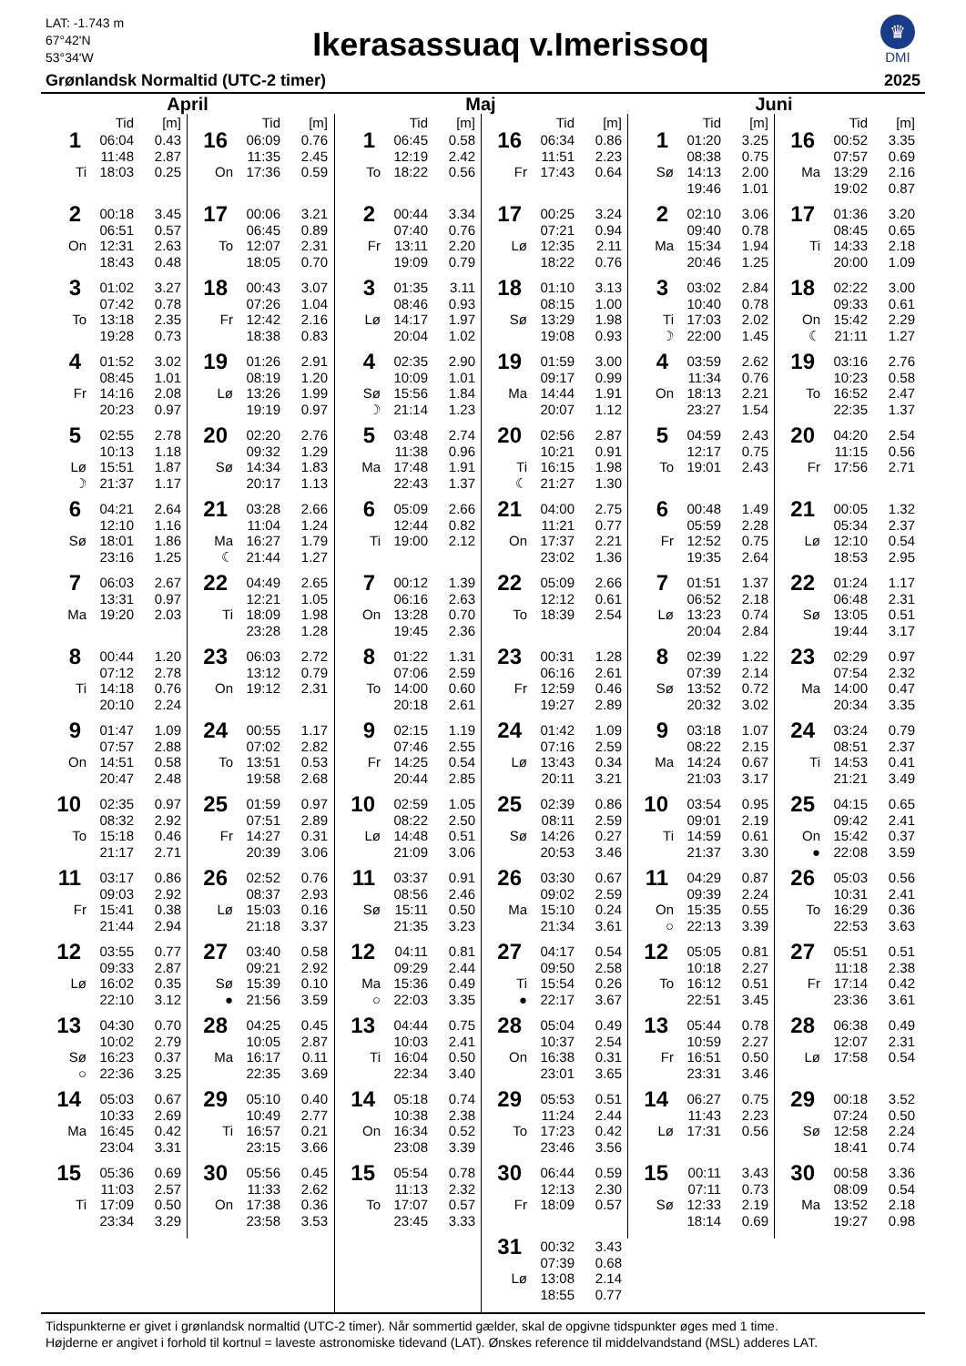LAT: -1.743 m
67°42'N
53°34'W
Ikerasassuaq v.Imerissoq
♛
DMI
Grønlandsk Normaltid (UTC-2 timer) 2025
April
| | Tid | [m] |
| --- | --- | --- |
| 1 | 06:04 | 0.43 |
| | 11:48 | 2.87 |
| Ti | 18:03 | 0.25 |
| 2 | 00:18 | 3.45 |
| | 06:51 | 0.57 |
| On | 12:31 | 2.63 |
| | 18:43 | 0.48 |
| 3 | 01:02 | 3.27 |
| | 07:42 | 0.78 |
| To | 13:18 | 2.35 |
| | 19:28 | 0.73 |
| 4 | 01:52 | 3.02 |
| | 08:45 | 1.01 |
| Fr | 14:16 | 2.08 |
| | 20:23 | 0.97 |
| 5 | 02:55 | 2.78 |
| | 10:13 | 1.18 |
| Lø | 15:51 | 1.87 |
| ☽ | 21:37 | 1.17 |
| 6 | 04:21 | 2.64 |
| | 12:10 | 1.16 |
| Sø | 18:01 | 1.86 |
| | 23:16 | 1.25 |
| 7 | 06:03 | 2.67 |
| | 13:31 | 0.97 |
| Ma | 19:20 | 2.03 |
| 8 | 00:44 | 1.20 |
| | 07:12 | 2.78 |
| Ti | 14:18 | 0.76 |
| | 20:10 | 2.24 |
| 9 | 01:47 | 1.09 |
| | 07:57 | 2.88 |
| On | 14:51 | 0.58 |
| | 20:47 | 2.48 |
| 10 | 02:35 | 0.97 |
| | 08:32 | 2.92 |
| To | 15:18 | 0.46 |
| | 21:17 | 2.71 |
| 11 | 03:17 | 0.86 |
| | 09:03 | 2.92 |
| Fr | 15:41 | 0.38 |
| | 21:44 | 2.94 |
| 12 | 03:55 | 0.77 |
| | 09:33 | 2.87 |
| Lø | 16:02 | 0.35 |
| | 22:10 | 3.12 |
| 13 | 04:30 | 0.70 |
| | 10:02 | 2.79 |
| Sø | 16:23 | 0.37 |
| ○ | 22:36 | 3.25 |
| 14 | 05:03 | 0.67 |
| | 10:33 | 2.69 |
| Ma | 16:45 | 0.42 |
| | 23:04 | 3.31 |
| 15 | 05:36 | 0.69 |
| | 11:03 | 2.57 |
| Ti | 17:09 | 0.50 |
| | 23:34 | 3.29 |
| | Tid | [m] |
| --- | --- | --- |
| 16 | 06:09 | 0.76 |
| | 11:35 | 2.45 |
| On | 17:36 | 0.59 |
| 17 | 00:06 | 3.21 |
| | 06:45 | 0.89 |
| To | 12:07 | 2.31 |
| | 18:05 | 0.70 |
| 18 | 00:43 | 3.07 |
| | 07:26 | 1.04 |
| Fr | 12:42 | 2.16 |
| | 18:38 | 0.83 |
| 19 | 01:26 | 2.91 |
| | 08:19 | 1.20 |
| Lø | 13:26 | 1.99 |
| | 19:19 | 0.97 |
| 20 | 02:20 | 2.76 |
| | 09:32 | 1.29 |
| Sø | 14:34 | 1.83 |
| | 20:17 | 1.13 |
| 21 | 03:28 | 2.66 |
| | 11:04 | 1.24 |
| Ma | 16:27 | 1.79 |
| ☾ | 21:44 | 1.27 |
| 22 | 04:49 | 2.65 |
| | 12:21 | 1.05 |
| Ti | 18:09 | 1.98 |
| | 23:28 | 1.28 |
| 23 | 06:03 | 2.72 |
| | 13:12 | 0.79 |
| On | 19:12 | 2.31 |
| 24 | 00:55 | 1.17 |
| | 07:02 | 2.82 |
| To | 13:51 | 0.53 |
| | 19:58 | 2.68 |
| 25 | 01:59 | 0.97 |
| | 07:51 | 2.89 |
| Fr | 14:27 | 0.31 |
| | 20:39 | 3.06 |
| 26 | 02:52 | 0.76 |
| | 08:37 | 2.93 |
| Lø | 15:03 | 0.16 |
| | 21:18 | 3.37 |
| 27 | 03:40 | 0.58 |
| | 09:21 | 2.92 |
| Sø | 15:39 | 0.10 |
| ● | 21:56 | 3.59 |
| 28 | 04:25 | 0.45 |
| | 10:05 | 2.87 |
| Ma | 16:17 | 0.11 |
| | 22:35 | 3.69 |
| 29 | 05:10 | 0.40 |
| | 10:49 | 2.77 |
| Ti | 16:57 | 0.21 |
| | 23:15 | 3.66 |
| 30 | 05:56 | 0.45 |
| | 11:33 | 2.62 |
| On | 17:38 | 0.36 |
| | 23:58 | 3.53 |
Maj
| | Tid | [m] |
| --- | --- | --- |
| 1 | 06:45 | 0.58 |
| | 12:19 | 2.42 |
| To | 18:22 | 0.56 |
| 2 | 00:44 | 3.34 |
| | 07:40 | 0.76 |
| Fr | 13:11 | 2.20 |
| | 19:09 | 0.79 |
| 3 | 01:35 | 3.11 |
| | 08:46 | 0.93 |
| Lø | 14:17 | 1.97 |
| | 20:04 | 1.02 |
| 4 | 02:35 | 2.90 |
| | 10:09 | 1.01 |
| Sø | 15:56 | 1.84 |
| ☽ | 21:14 | 1.23 |
| 5 | 03:48 | 2.74 |
| | 11:38 | 0.96 |
| Ma | 17:48 | 1.91 |
| | 22:43 | 1.37 |
| 6 | 05:09 | 2.66 |
| | 12:44 | 0.82 |
| Ti | 19:00 | 2.12 |
| 7 | 00:12 | 1.39 |
| | 06:16 | 2.63 |
| On | 13:28 | 0.70 |
| | 19:45 | 2.36 |
| 8 | 01:22 | 1.31 |
| | 07:06 | 2.59 |
| To | 14:00 | 0.60 |
| | 20:18 | 2.61 |
| 9 | 02:15 | 1.19 |
| | 07:46 | 2.55 |
| Fr | 14:25 | 0.54 |
| | 20:44 | 2.85 |
| 10 | 02:59 | 1.05 |
| | 08:22 | 2.50 |
| Lø | 14:48 | 0.51 |
| | 21:09 | 3.06 |
| 11 | 03:37 | 0.91 |
| | 08:56 | 2.46 |
| Sø | 15:11 | 0.50 |
| | 21:35 | 3.23 |
| 12 | 04:11 | 0.81 |
| | 09:29 | 2.44 |
| Ma | 15:36 | 0.49 |
| ○ | 22:03 | 3.35 |
| 13 | 04:44 | 0.75 |
| | 10:03 | 2.41 |
| Ti | 16:04 | 0.50 |
| | 22:34 | 3.40 |
| 14 | 05:18 | 0.74 |
| | 10:38 | 2.38 |
| On | 16:34 | 0.52 |
| | 23:08 | 3.39 |
| 15 | 05:54 | 0.78 |
| | 11:13 | 2.32 |
| To | 17:07 | 0.57 |
| | 23:45 | 3.33 |
| | Tid | [m] |
| --- | --- | --- |
| 16 | 06:34 | 0.86 |
| | 11:51 | 2.23 |
| Fr | 17:43 | 0.64 |
| 17 | 00:25 | 3.24 |
| | 07:21 | 0.94 |
| Lø | 12:35 | 2.11 |
| | 18:22 | 0.76 |
| 18 | 01:10 | 3.13 |
| | 08:15 | 1.00 |
| Sø | 13:29 | 1.98 |
| | 19:08 | 0.93 |
| 19 | 01:59 | 3.00 |
| | 09:17 | 0.99 |
| Ma | 14:44 | 1.91 |
| | 20:07 | 1.12 |
| 20 | 02:56 | 2.87 |
| | 10:21 | 0.91 |
| Ti | 16:15 | 1.98 |
| ☾ | 21:27 | 1.30 |
| 21 | 04:00 | 2.75 |
| | 11:21 | 0.77 |
| On | 17:37 | 2.21 |
| | 23:02 | 1.36 |
| 22 | 05:09 | 2.66 |
| | 12:12 | 0.61 |
| To | 18:39 | 2.54 |
| 23 | 00:31 | 1.28 |
| | 06:16 | 2.61 |
| Fr | 12:59 | 0.46 |
| | 19:27 | 2.89 |
| 24 | 01:42 | 1.09 |
| | 07:16 | 2.59 |
| Lø | 13:43 | 0.34 |
| | 20:11 | 3.21 |
| 25 | 02:39 | 0.86 |
| | 08:11 | 2.59 |
| Sø | 14:26 | 0.27 |
| | 20:53 | 3.46 |
| 26 | 03:30 | 0.67 |
| | 09:02 | 2.59 |
| Ma | 15:10 | 0.24 |
| | 21:34 | 3.61 |
| 27 | 04:17 | 0.54 |
| | 09:50 | 2.58 |
| Ti | 15:54 | 0.26 |
| ● | 22:17 | 3.67 |
| 28 | 05:04 | 0.49 |
| | 10:37 | 2.54 |
| On | 16:38 | 0.31 |
| | 23:01 | 3.65 |
| 29 | 05:53 | 0.51 |
| | 11:24 | 2.44 |
| To | 17:23 | 0.42 |
| | 23:46 | 3.56 |
| 30 | 06:44 | 0.59 |
| | 12:13 | 2.30 |
| Fr | 18:09 | 0.57 |
| 31 | 00:32 | 3.43 |
| | 07:39 | 0.68 |
| Lø | 13:08 | 2.14 |
| | 18:55 | 0.77 |
Juni
| | Tid | [m] |
| --- | --- | --- |
| 1 | 01:20 | 3.25 |
| | 08:38 | 0.75 |
| Sø | 14:13 | 2.00 |
| | 19:46 | 1.01 |
| 2 | 02:10 | 3.06 |
| | 09:40 | 0.78 |
| Ma | 15:34 | 1.94 |
| | 20:46 | 1.25 |
| 3 | 03:02 | 2.84 |
| | 10:40 | 0.78 |
| Ti | 17:03 | 2.02 |
| ☽ | 22:00 | 1.45 |
| 4 | 03:59 | 2.62 |
| | 11:34 | 0.76 |
| On | 18:13 | 2.21 |
| | 23:27 | 1.54 |
| 5 | 04:59 | 2.43 |
| | 12:17 | 0.75 |
| To | 19:01 | 2.43 |
| 6 | 00:48 | 1.49 |
| | 05:59 | 2.28 |
| Fr | 12:52 | 0.75 |
| | 19:35 | 2.64 |
| 7 | 01:51 | 1.37 |
| | 06:52 | 2.18 |
| Lø | 13:23 | 0.74 |
| | 20:04 | 2.84 |
| 8 | 02:39 | 1.22 |
| | 07:39 | 2.14 |
| Sø | 13:52 | 0.72 |
| | 20:32 | 3.02 |
| 9 | 03:18 | 1.07 |
| | 08:22 | 2.15 |
| Ma | 14:24 | 0.67 |
| | 21:03 | 3.17 |
| 10 | 03:54 | 0.95 |
| | 09:01 | 2.19 |
| Ti | 14:59 | 0.61 |
| | 21:37 | 3.30 |
| 11 | 04:29 | 0.87 |
| | 09:39 | 2.24 |
| On | 15:35 | 0.55 |
| ○ | 22:13 | 3.39 |
| 12 | 05:05 | 0.81 |
| | 10:18 | 2.27 |
| To | 16:12 | 0.51 |
| | 22:51 | 3.45 |
| 13 | 05:44 | 0.78 |
| | 10:59 | 2.27 |
| Fr | 16:51 | 0.50 |
| | 23:31 | 3.46 |
| 14 | 06:27 | 0.75 |
| | 11:43 | 2.23 |
| Lø | 17:31 | 0.56 |
| 15 | 00:11 | 3.43 |
| | 07:11 | 0.73 |
| Sø | 12:33 | 2.19 |
| | 18:14 | 0.69 |
| | Tid | [m] |
| --- | --- | --- |
| 16 | 00:52 | 3.35 |
| | 07:57 | 0.69 |
| Ma | 13:29 | 2.16 |
| | 19:02 | 0.87 |
| 17 | 01:36 | 3.20 |
| | 08:45 | 0.65 |
| Ti | 14:33 | 2.18 |
| | 20:00 | 1.09 |
| 18 | 02:22 | 3.00 |
| | 09:33 | 0.61 |
| On | 15:42 | 2.29 |
| ☾ | 21:11 | 1.27 |
| 19 | 03:16 | 2.76 |
| | 10:23 | 0.58 |
| To | 16:52 | 2.47 |
| | 22:35 | 1.37 |
| 20 | 04:20 | 2.54 |
| | 11:15 | 0.56 |
| Fr | 17:56 | 2.71 |
| 21 | 00:05 | 1.32 |
| | 05:34 | 2.37 |
| Lø | 12:10 | 0.54 |
| | 18:53 | 2.95 |
| 22 | 01:24 | 1.17 |
| | 06:48 | 2.31 |
| Sø | 13:05 | 0.51 |
| | 19:44 | 3.17 |
| 23 | 02:29 | 0.97 |
| | 07:54 | 2.32 |
| Ma | 14:00 | 0.47 |
| | 20:34 | 3.35 |
| 24 | 03:24 | 0.79 |
| | 08:51 | 2.37 |
| Ti | 14:53 | 0.41 |
| | 21:21 | 3.49 |
| 25 | 04:15 | 0.65 |
| | 09:42 | 2.41 |
| On | 15:42 | 0.37 |
| ● | 22:08 | 3.59 |
| 26 | 05:03 | 0.56 |
| | 10:31 | 2.41 |
| To | 16:29 | 0.36 |
| | 22:53 | 3.63 |
| 27 | 05:51 | 0.51 |
| | 11:18 | 2.38 |
| Fr | 17:14 | 0.42 |
| | 23:36 | 3.61 |
| 28 | 06:38 | 0.49 |
| | 12:07 | 2.31 |
| Lø | 17:58 | 0.54 |
| 29 | 00:18 | 3.52 |
| | 07:24 | 0.50 |
| Sø | 12:58 | 2.24 |
| | 18:41 | 0.74 |
| 30 | 00:58 | 3.36 |
| | 08:09 | 0.54 |
| Ma | 13:52 | 2.18 |
| | 19:27 | 0.98 |
Tidspunkterne er givet i grønlandsk normaltid (UTC-2 timer). Når sommertid gælder, skal de opgivne tidspunkter øges med 1 time.
Højderne er angivet i forhold til kortnul = laveste astronomiske tidevand (LAT). Ønskes reference til middelvandstand (MSL) adderes LAT.